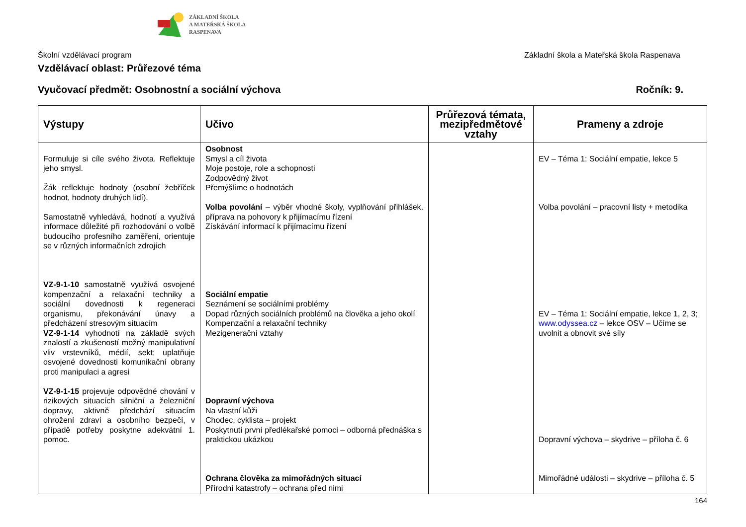ZÁKLADNÍ ŠKOLA
A MATEŘSKÁ ŠKOLA
RASPENAVA
Školní vzdělávací program Základní škola a Mateřská škola Raspenava
Vzdělávací oblast: Průřezové téma
Vyučovací předmět: Osobnostní a sociální výchova Ročník: 9.
| Výstupy | Učivo | Průřezová témata, mezipředmětové vztahy | Prameny a zdroje |
| --- | --- | --- | --- |
| Formuluje si cíle svého života. Reflektuje jeho smysl. Žák reflektuje hodnoty (osobní žebříček hodnot, hodnoty druhých lidí). Samostatně vyhledává, hodnotí a využívá informace důležité při rozhodování o volbě budoucího profesního zaměření, orientuje se v různých informačních zdrojích VZ-9-1-10 samostatně využívá osvojené kompenzační a relaxační techniky a sociální dovednosti k regeneraci organismu, překonávání únavy a předcházení stresovým situacím VZ-9-1-14 vyhodnotí na základě svých znalostí a zkušeností možný manipulativní vliv vrstevníků, médií, sekt; uplatňuje osvojené dovednosti komunikační obrany proti manipulaci a agresi VZ-9-1-15 projevuje odpovědné chování v rizikových situacích silniční a železniční dopravy, aktivně předchází situacím ohrožení zdraví a osobního bezpečí, v případě potřeby poskytne adekvátní 1. pomoc. | Osobnost Smysl a cíl života Moje postoje, role a schopnosti Zodpovědný život Přemýšlíme o hodnotách Volba povolání – výběr vhodné školy, vyplňování přihlášek, příprava na pohovory k přijímacímu řízení Získávání informací k přijímacímu řízení Sociální empatie Seznámení se sociálními problémy Dopad různých sociálních problémů na člověka a jeho okolí Kompenzační a relaxační techniky Mezigenerační vztahy Dopravní výchova Na vlastní kůži Chodec, cyklista – projekt Poskytnutí první předlékařské pomoci – odborná přednáška s praktickou ukázkou Ochrana člověka za mimořádných situací Přírodní katastrofy – ochrana před nimi | | EV – Téma 1: Sociální empatie, lekce 5 Volba povolání – pracovní listy + metodika EV – Téma 1: Sociální empatie, lekce 1, 2, 3; www.odyssea.cz – lekce OSV – Učíme se uvolnit a obnovit své síly Dopravní výchova – skydrive – příloha č. 6 Mimořádné události – skydrive – příloha č. 5 |
164